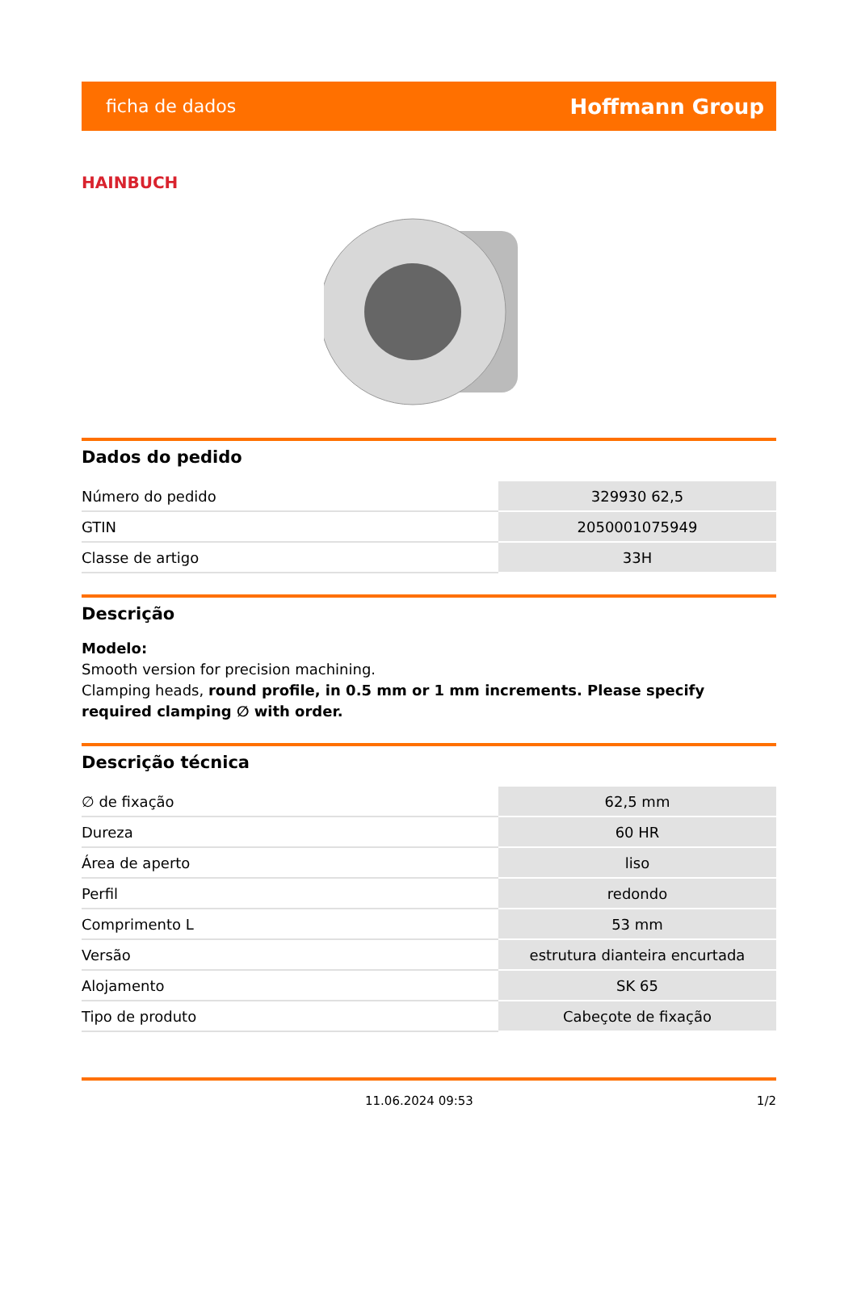ficha de dados Hoffmann Group
HAINBUCH
Dados do pedido
| Número do pedido | 329930 62,5 |
| GTIN | 2050001075949 |
| Classe de artigo | 33H |
Descrição
Modelo:
Smooth version for precision machining.
Clamping heads, round profile, in 0.5 mm or 1 mm increments. Please specify required clamping ∅ with order.
Descrição técnica
| ∅ de fixação | 62,5 mm |
| Dureza | 60 HR |
| Área de aperto | liso |
| Perfil | redondo |
| Comprimento L | 53 mm |
| Versão | estrutura dianteira encurtada |
| Alojamento | SK 65 |
| Tipo de produto | Cabeçote de fixação |
11.06.2024 09:53 1/2